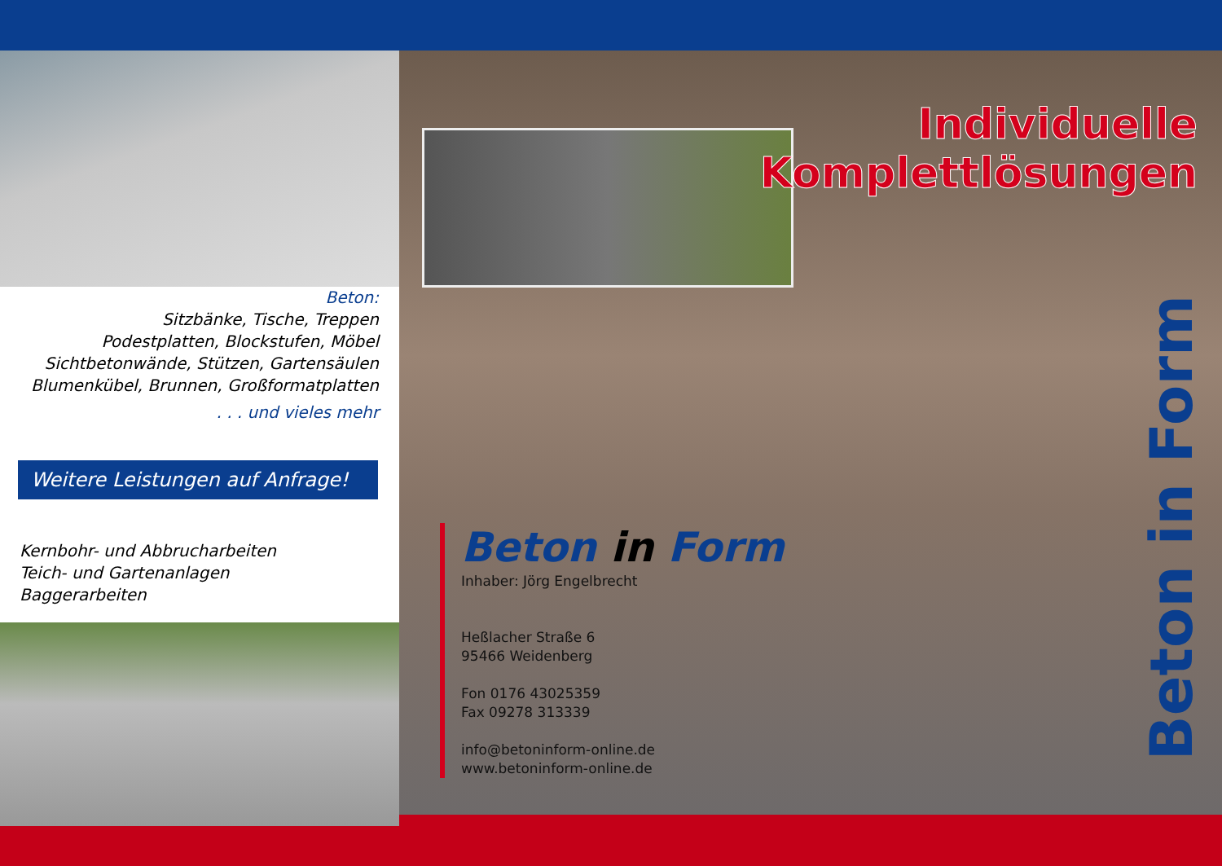Beton:
Sitzbänke, Tische, Treppen
Podestplatten, Blockstufen, Möbel
Sichtbetonwände, Stützen, Gartensäulen
Blumenkübel, Brunnen, Großformatplatten
. . . und vieles mehr
Weitere Leistungen auf Anfrage!
Kernbohr- und Abbrucharbeiten
Teich- und Gartenanlagen
Baggerarbeiten
Individuelle
Komplettlösungen
Beton in Form
Inhaber: Jörg Engelbrecht
Heßlacher Straße 6
95466 Weidenberg
Fon 0176 43025359
Fax 09278 313339
info@betoninform-online.de
www.betoninform-online.de
Beton in Form